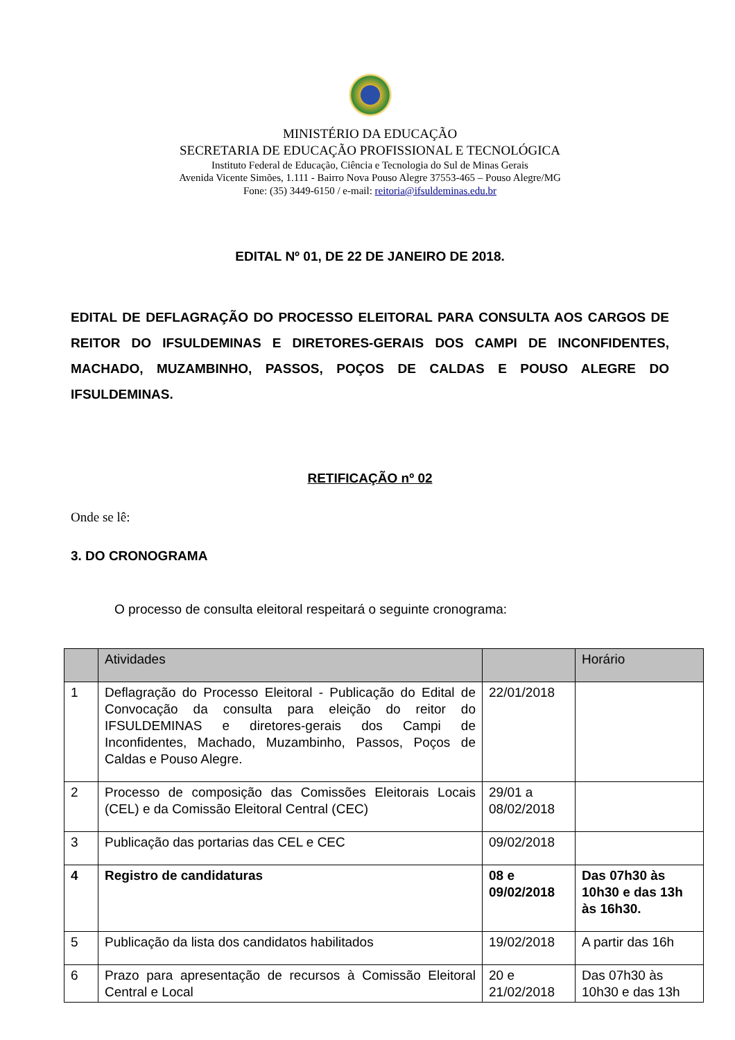MINISTÉRIO DA EDUCAÇÃO
SECRETARIA DE EDUCAÇÃO PROFISSIONAL E TECNOLÓGICA
Instituto Federal de Educação, Ciência e Tecnologia do Sul de Minas Gerais
Avenida Vicente Simões, 1.111 - Bairro Nova Pouso Alegre 37553-465 – Pouso Alegre/MG
Fone: (35) 3449-6150 / e-mail: reitoria@ifsuldeminas.edu.br
EDITAL Nº 01, DE 22 DE JANEIRO DE 2018.
EDITAL DE DEFLAGRAÇÃO DO PROCESSO ELEITORAL PARA CONSULTA AOS CARGOS DE REITOR DO IFSULDEMINAS E DIRETORES-GERAIS DOS CAMPI DE INCONFIDENTES, MACHADO, MUZAMBINHO, PASSOS, POÇOS DE CALDAS E POUSO ALEGRE DO IFSULDEMINAS.
RETIFICAÇÃO nº 02
Onde se lê:
3. DO CRONOGRAMA
O processo de consulta eleitoral respeitará o seguinte cronograma:
| | Atividades | | Horário |
| --- | --- | --- | --- |
| 1 | Deflagração do Processo Eleitoral - Publicação do Edital de Convocação da consulta para eleição do reitor do IFSULDEMINAS e diretores-gerais dos Campi de Inconfidentes, Machado, Muzambinho, Passos, Poços de Caldas e Pouso Alegre. | 22/01/2018 | |
| 2 | Processo de composição das Comissões Eleitorais Locais (CEL) e da Comissão Eleitoral Central (CEC) | 29/01 a 08/02/2018 | |
| 3 | Publicação das portarias das CEL e CEC | 09/02/2018 | |
| 4 | Registro de candidaturas | 08 e 09/02/2018 | Das 07h30 às 10h30 e das 13h às 16h30. |
| 5 | Publicação da lista dos candidatos habilitados | 19/02/2018 | A partir das 16h |
| 6 | Prazo para apresentação de recursos à Comissão Eleitoral Central e Local | 20 e 21/02/2018 | Das 07h30 às 10h30 e das 13h |